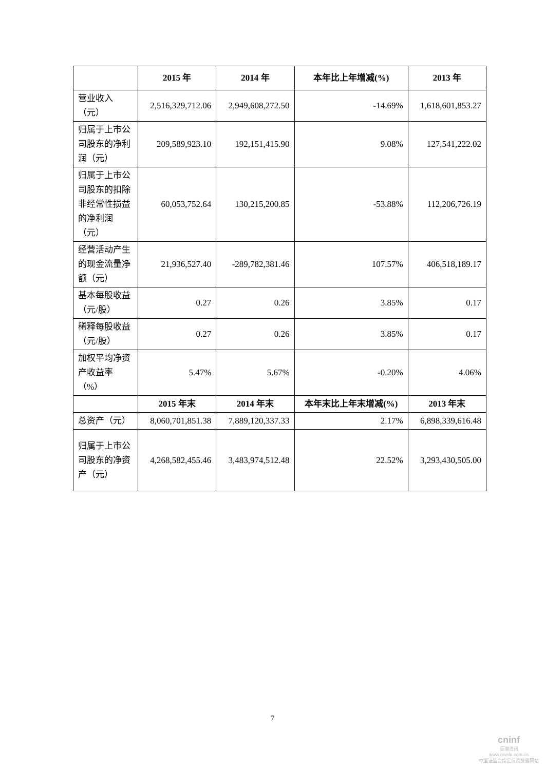| | 2015 年 | 2014 年 | 本年比上年增减(%) | 2013 年 |
| --- | --- | --- | --- | --- |
| 营业收入（元） | 2,516,329,712.06 | 2,949,608,272.50 | -14.69% | 1,618,601,853.27 |
| 归属于上市公司股东的净利润（元） | 209,589,923.10 | 192,151,415.90 | 9.08% | 127,541,222.02 |
| 归属于上市公司股东的扣除非经常性损益的净利润（元） | 60,053,752.64 | 130,215,200.85 | -53.88% | 112,206,726.19 |
| 经营活动产生的现金流量净额（元） | 21,936,527.40 | -289,782,381.46 | 107.57% | 406,518,189.17 |
| 基本每股收益（元/股） | 0.27 | 0.26 | 3.85% | 0.17 |
| 稀释每股收益（元/股） | 0.27 | 0.26 | 3.85% | 0.17 |
| 加权平均净资产收益率（%） | 5.47% | 5.67% | -0.20% | 4.06% |
| | 2015 年末 | 2014 年末 | 本年末比上年末增减(%) | 2013 年末 |
| 总资产（元） | 8,060,701,851.38 | 7,889,120,337.33 | 2.17% | 6,898,339,616.48 |
| 归属于上市公司股东的净资产（元） | 4,268,582,455.46 | 3,483,974,512.48 | 22.52% | 3,293,430,505.00 |
7
cninf
巨潮资讯
www.cninfo.com.cn
中国证监会指定信息披露网站